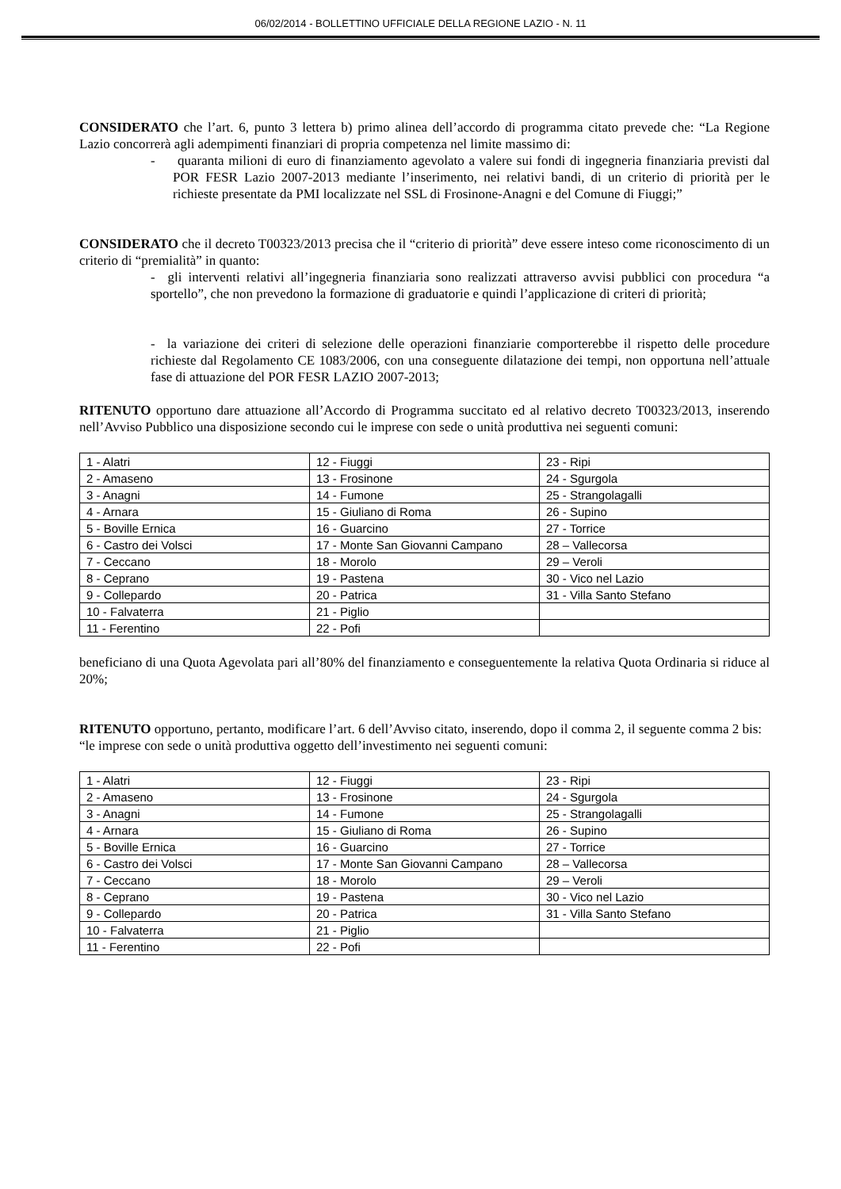06/02/2014 - BOLLETTINO UFFICIALE DELLA REGIONE LAZIO - N. 11
CONSIDERATO che l’art. 6, punto 3 lettera b) primo alinea dell’accordo di programma citato prevede che: “La Regione Lazio concorrerà agli adempimenti finanziari di propria competenza nel limite massimo di:
- quaranta milioni di euro di finanziamento agevolato a valere sui fondi di ingegneria finanziaria previsti dal POR FESR Lazio 2007-2013 mediante l’inserimento, nei relativi bandi, di un criterio di priorità per le richieste presentate da PMI localizzate nel SSL di Frosinone-Anagni e del Comune di Fiuggi;”
CONSIDERATO che il decreto T00323/2013 precisa che il “criterio di priorità” deve essere inteso come riconoscimento di un criterio di “premialità” in quanto:
- gli interventi relativi all’ingegneria finanziaria sono realizzati attraverso avvisi pubblici con procedura “a sportello”, che non prevedono la formazione di graduatorie e quindi l’applicazione di criteri di priorità;
- la variazione dei criteri di selezione delle operazioni finanziarie comporterebbe il rispetto delle procedure richieste dal Regolamento CE 1083/2006, con una conseguente dilatazione dei tempi, non opportuna nell’attuale fase di attuazione del POR FESR LAZIO 2007-2013;
RITENUTO opportuno dare attuazione all’Accordo di Programma succitato ed al relativo decreto T00323/2013, inserendo nell’Avviso Pubblico una disposizione secondo cui le imprese con sede o unità produttiva nei seguenti comuni:
| 1 - Alatri | 12 - Fiuggi | 23 - Ripi |
| 2 - Amaseno | 13 - Frosinone | 24 - Sgurgola |
| 3 - Anagni | 14 - Fumone | 25 - Strangolagalli |
| 4 - Arnara | 15 - Giuliano di Roma | 26 - Supino |
| 5 - Boville Ernica | 16 - Guarcino | 27 - Torrice |
| 6 - Castro dei Volsci | 17 - Monte San Giovanni Campano | 28 – Vallecorsa |
| 7 - Ceccano | 18 - Morolo | 29 – Veroli |
| 8 - Ceprano | 19 - Pastena | 30 - Vico nel Lazio |
| 9 - Collepardo | 20 - Patrica | 31 - Villa Santo Stefano |
| 10 - Falvaterra | 21 - Piglio | |
| 11 - Ferentino | 22 - Pofi | |
beneficiano di una Quota Agevolata pari all’80% del finanziamento e conseguentemente la relativa Quota Ordinaria si riduce al 20%;
RITENUTO opportuno, pertanto, modificare l’art. 6 dell’Avviso citato, inserendo, dopo il comma 2, il seguente comma 2 bis:
“le imprese con sede o unità produttiva oggetto dell’investimento nei seguenti comuni:
| 1 - Alatri | 12 - Fiuggi | 23 - Ripi |
| 2 - Amaseno | 13 - Frosinone | 24 - Sgurgola |
| 3 - Anagni | 14 - Fumone | 25 - Strangolagalli |
| 4 - Arnara | 15 - Giuliano di Roma | 26 - Supino |
| 5 - Boville Ernica | 16 - Guarcino | 27 - Torrice |
| 6 - Castro dei Volsci | 17 - Monte San Giovanni Campano | 28 – Vallecorsa |
| 7 - Ceccano | 18 - Morolo | 29 – Veroli |
| 8 - Ceprano | 19 - Pastena | 30 - Vico nel Lazio |
| 9 - Collepardo | 20 - Patrica | 31 - Villa Santo Stefano |
| 10 - Falvaterra | 21 - Piglio | |
| 11 - Ferentino | 22 - Pofi | |